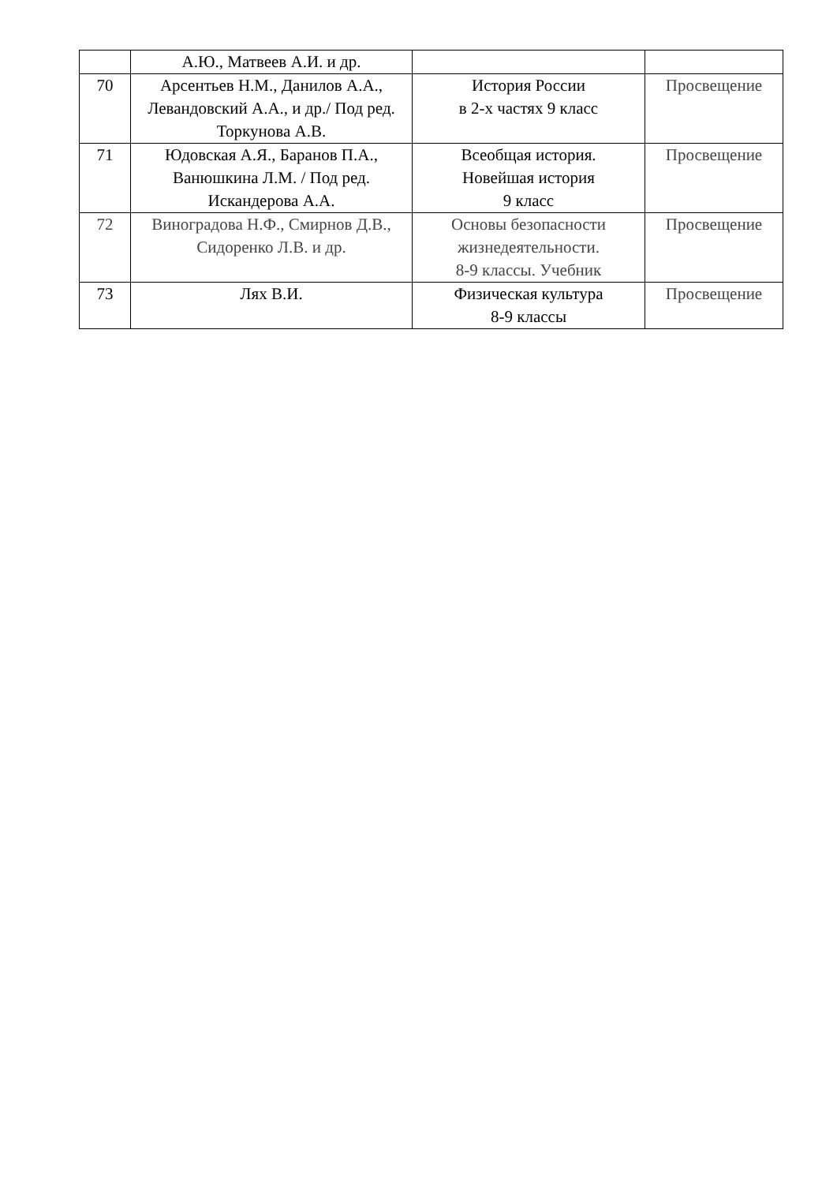| | А.Ю., Матвеев А.И. и др. | | |
| 70 | Арсентьев Н.М., Данилов А.А., Левандовский А.А., и др./ Под ред. Торкунова А.В. | История России в 2-х частях 9 класс | Просвещение |
| 71 | Юдовская А.Я., Баранов П.А., Ванюшкина Л.М. / Под ред. Искандерова А.А. | Всеобщая история. Новейшая история 9 класс | Просвещение |
| 72 | Виноградова Н.Ф., Смирнов Д.В., Сидоренко Л.В. и др. | Основы безопасности жизнедеятельности. 8-9 классы. Учебник | Просвещение |
| 73 | Лях В.И. | Физическая культура 8-9 классы | Просвещение |